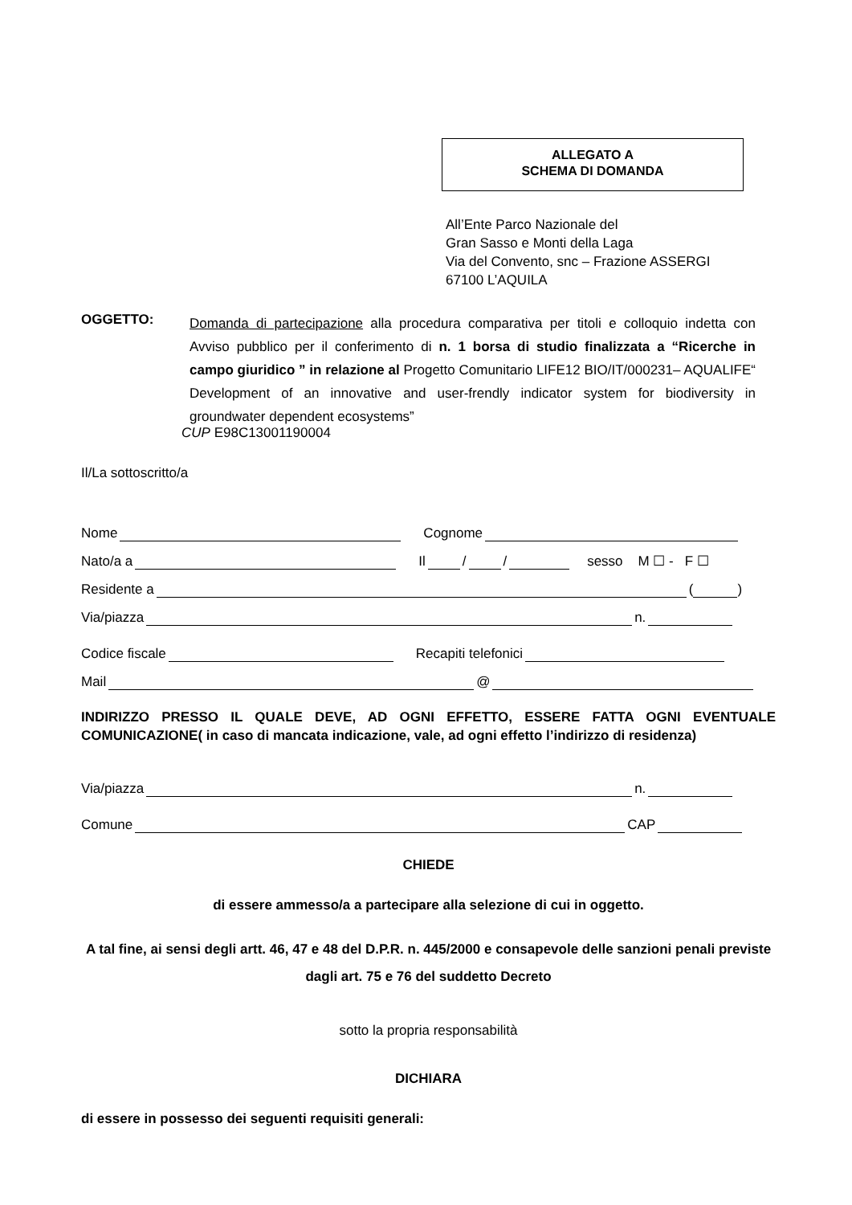ALLEGATO A
SCHEMA DI DOMANDA
All’Ente Parco Nazionale del
Gran Sasso e Monti della Laga
Via del Convento, snc – Frazione ASSERGI
67100 L’AQUILA
OGGETTO:
Domanda di partecipazione alla procedura comparativa per titoli e colloquio indetta con Avviso pubblico per il conferimento di n. 1 borsa di studio finalizzata a “Ricerche in campo giuridico ” in relazione al Progetto Comunitario LIFE12 BIO/IT/000231– AQUALIFE“ Development of an innovative and user-frendly indicator system for biodiversity in groundwater dependent ecosystems”
CUP E98C13001190004
Il/La sottoscritto/a
Nome Cognome
Nato/a a Il / / sesso M ☐ - F ☐
Residente a ( )
Via/piazza n.
Codice fiscale Recapiti telefonici
Mail @
INDIRIZZO PRESSO IL QUALE DEVE, AD OGNI EFFETTO, ESSERE FATTA OGNI EVENTUALE COMUNICAZIONE( in caso di mancata indicazione, vale, ad ogni effetto l’indirizzo di residenza)
Via/piazza n.
Comune CAP
CHIEDE
di essere ammesso/a a partecipare alla selezione di cui in oggetto.
A tal fine, ai sensi degli artt. 46, 47 e 48 del D.P.R. n. 445/2000 e consapevole delle sanzioni penali previste dagli art. 75 e 76 del suddetto Decreto
sotto la propria responsabilità
DICHIARA
di essere in possesso dei seguenti requisiti generali: